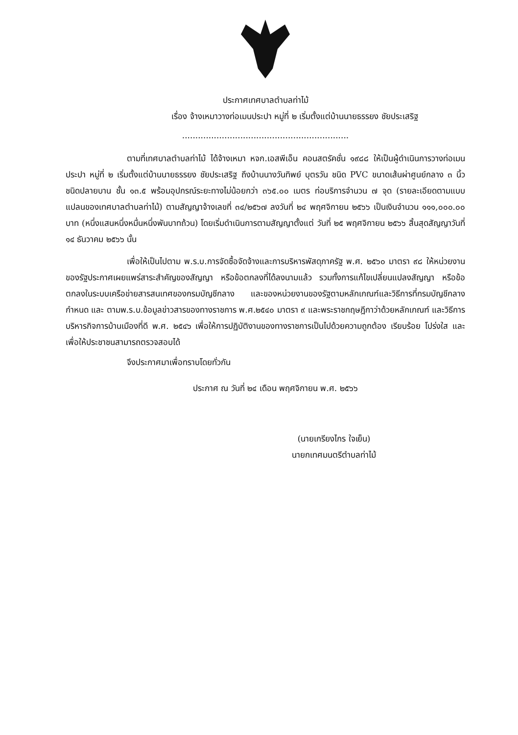ประกาศเทศบาลตำบลท่าไม้
เรื่อง จ้างเหมาวางท่อเมนประปา หมู่ที่ ๒ เริ่มตั้งแต่บ้านนายธรรยง ชัยประเสริฐ
...............................................................
ตามที่เทศบาลตำบลท่าไม้ ได้จ้างเหมา หจก.เอสพีเอ็น คอนสตรัคชั่น ๑๙๘๘ ให้เป็นผู้ดำเนินการวางท่อเมนประปา หมู่ที่ ๒ เริ่มตั้งแต่บ้านนายธรรยง ชัยประเสริฐ ถึงบ้านนางวันทิพย์ บุตรวัน ชนิด PVC ขนาดเส้นผ่าศูนย์กลาง ๓ นิ้ว ชนิดปลายบาน ชั้น ๑๓.๕ พร้อมอุปกรณ์ระยะทางไม่น้อยกว่า ๓๖๕.๐๐ เมตร ท่อบริการจำนวน ๗ จุด (รายละเอียดตามแบบแปลนของเทศบาลตำบลท่าไม้) ตามสัญญาจ้างเลขที่ ๓๔/๒๕๖๗ ลงวันที่ ๒๔ พฤศจิกายน ๒๕๖๖ เป็นเงินจำนวน ๑๑๑,๐๐๐.๐๐ บาท (หนึ่งแสนหนึ่งหมื่นหนึ่งพันบาทถ้วน) โดยเริ่มดำเนินการตามสัญญาตั้งแต่ วันที่ ๒๕ พฤศจิกายน ๒๕๖๖ สิ้นสุดสัญญาวันที่ ๑๔ ธันวาคม ๒๕๖๖ นั้น
เพื่อให้เป็นไปตาม พ.ร.บ.การจัดซื้อจัดจ้างและการบริหารพัสดุภาครัฐ พ.ศ. ๒๕๖๐ มาตรา ๙๘ ให้หน่วยงานของรัฐประกาศเผยแพร่สาระสำคัญของสัญญา หรือข้อตกลงที่ได้ลงนามแล้ว รวมทั้งการแก้ไขเปลี่ยนแปลงสัญญา หรือข้อตกลงในระบบเครือข่ายสารสนเทศของกรมบัญชีกลาง และของหน่วยงานของรัฐตามหลักเกณฑ์และวิธีการที่กรมบัญชีกลางกำหนด และ ตามพ.ร.บ.ข้อมูลข่าวสารของทางราชการ พ.ศ.๒๕๔๐ มาตรา ๙ และพระราชกฤษฎีกาว่าด้วยหลักเกณฑ์ และวิธีการบริหารกิจการบ้านเมืองที่ดี พ.ศ. ๒๕๔๖ เพื่อให้การปฏิบัติงานของทางราชการเป็นไปด้วยความถูกต้อง เรียบร้อย โปร่งใส และเพื่อให้ประชาชนสามารถตรวจสอบได้
จึงประกาศมาเพื่อทราบโดยทั่วกัน
ประกาศ ณ วันที่ ๒๔ เดือน พฤศจิกายน พ.ศ. ๒๕๖๖
(นายเกรียงไกร ใจเย็น)
นายกเทศมนตรีตำบลท่าไม้